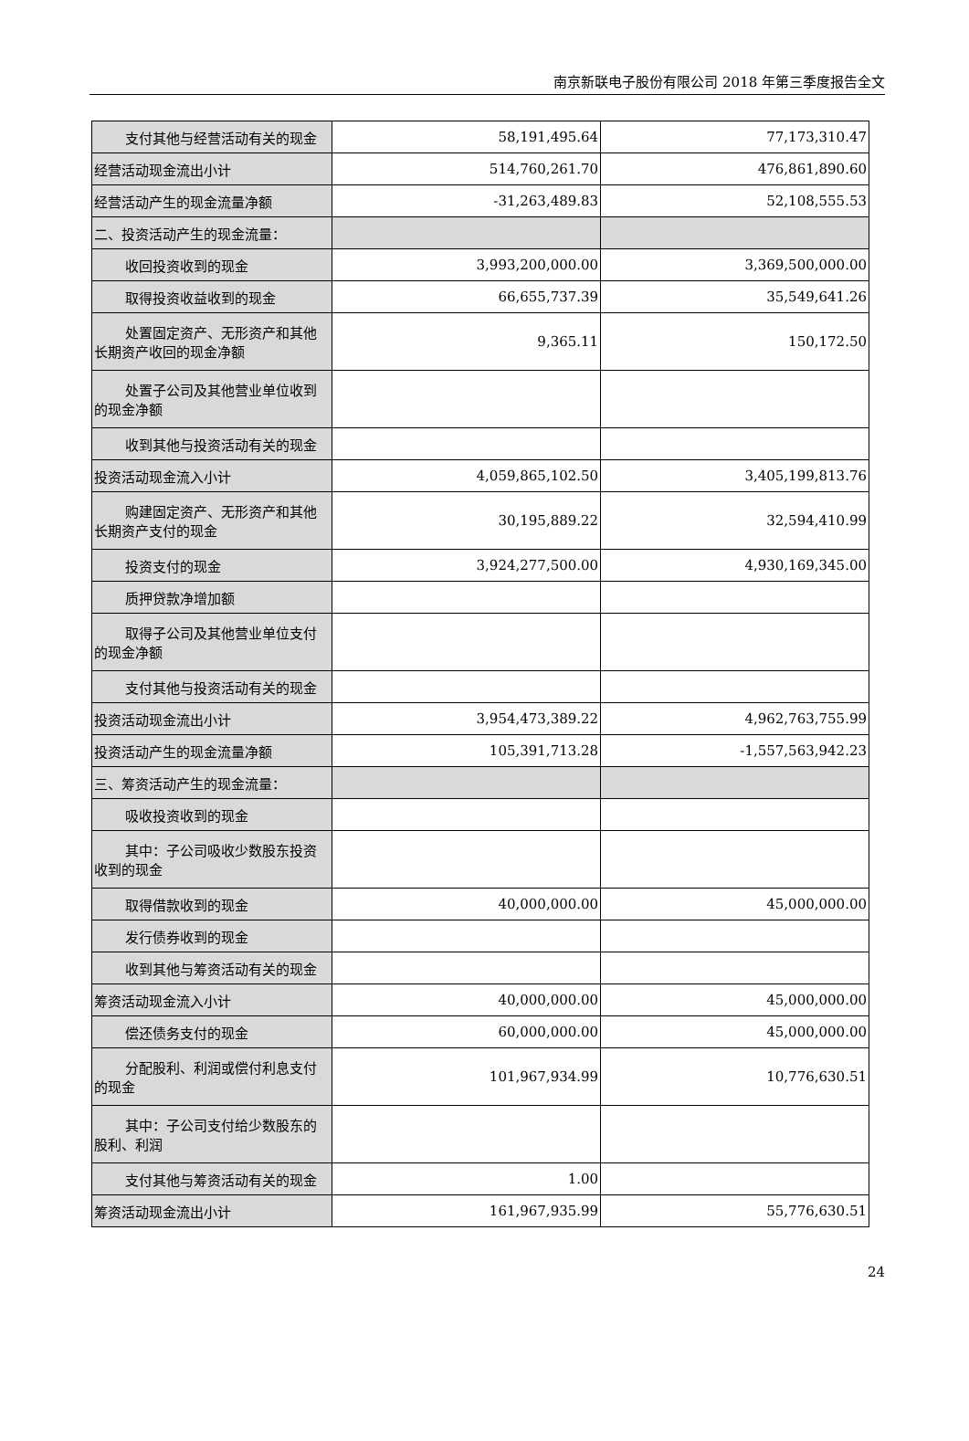南京新联电子股份有限公司 2018 年第三季度报告全文
| 支付其他与经营活动有关的现金 | 58,191,495.64 | 77,173,310.47 |
| 经营活动现金流出小计 | 514,760,261.70 | 476,861,890.60 |
| 经营活动产生的现金流量净额 | -31,263,489.83 | 52,108,555.53 |
| 二、投资活动产生的现金流量： | | |
| 收回投资收到的现金 | 3,993,200,000.00 | 3,369,500,000.00 |
| 取得投资收益收到的现金 | 66,655,737.39 | 35,549,641.26 |
| 处置固定资产、无形资产和其他 长期资产收回的现金净额 | 9,365.11 | 150,172.50 |
| 处置子公司及其他营业单位收到 的现金净额 | | |
| 收到其他与投资活动有关的现金 | | |
| 投资活动现金流入小计 | 4,059,865,102.50 | 3,405,199,813.76 |
| 购建固定资产、无形资产和其他 长期资产支付的现金 | 30,195,889.22 | 32,594,410.99 |
| 投资支付的现金 | 3,924,277,500.00 | 4,930,169,345.00 |
| 质押贷款净增加额 | | |
| 取得子公司及其他营业单位支付 的现金净额 | | |
| 支付其他与投资活动有关的现金 | | |
| 投资活动现金流出小计 | 3,954,473,389.22 | 4,962,763,755.99 |
| 投资活动产生的现金流量净额 | 105,391,713.28 | -1,557,563,942.23 |
| 三、筹资活动产生的现金流量： | | |
| 吸收投资收到的现金 | | |
| 其中：子公司吸收少数股东投资 收到的现金 | | |
| 取得借款收到的现金 | 40,000,000.00 | 45,000,000.00 |
| 发行债券收到的现金 | | |
| 收到其他与筹资活动有关的现金 | | |
| 筹资活动现金流入小计 | 40,000,000.00 | 45,000,000.00 |
| 偿还债务支付的现金 | 60,000,000.00 | 45,000,000.00 |
| 分配股利、利润或偿付利息支付 的现金 | 101,967,934.99 | 10,776,630.51 |
| 其中：子公司支付给少数股东的 股利、利润 | | |
| 支付其他与筹资活动有关的现金 | 1.00 | |
| 筹资活动现金流出小计 | 161,967,935.99 | 55,776,630.51 |
24